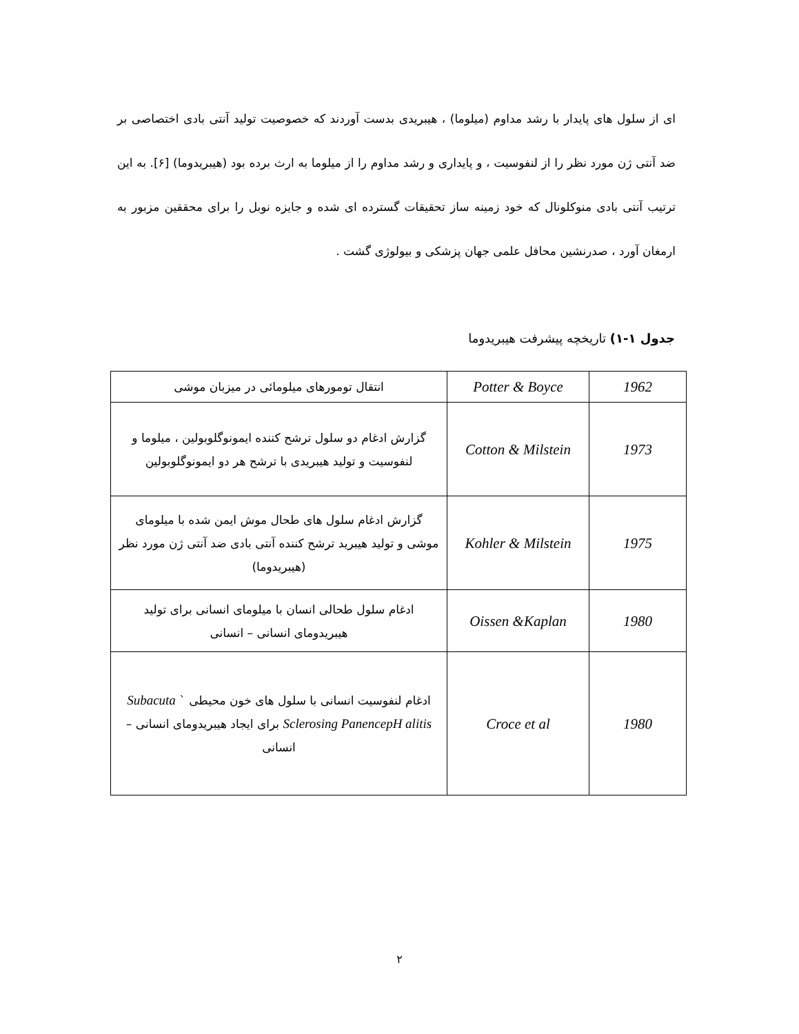ای از سلول های پایدار با رشد مداوم (میلوما) ، هیبریدی بدست آوردند که خصوصیت تولید آنتی بادی اختصاصی بر ضد آنتی ژن مورد نظر را از لنفوسیت ، و پایداری و رشد مداوم را از میلوما به ارث برده بود (هیبریدوما) [۶]. به این ترتیب آنتی بادی منوکلونال که خود زمینه ساز تحقیقات گسترده ای شده و جایزه نوبل را برای محققین مزبور به ارمغان آورد ، صدرنشین محافل علمی جهان پزشکی و بیولوژی گشت .
جدول ۱-۱) تاریخچه پیشرفت هیبریدوما
| 1962 | Potter & Boyce | انتقال تومورهای میلومائی در میزبان موشی |
| 1973 | Cotton & Milstein | گزارش ادغام دو سلول ترشح کننده ایمونوگلوبولین ، میلوما و لنفوسیت و تولید هیبریدی با ترشح هر دو ایمونوگلوبولین |
| 1975 | Kohler & Milstein | گزارش ادغام سلول های طحال موش ایمن شده با میلومای موشی و تولید هیبرید ترشح کننده آنتی بادی ضد آنتی ژن مورد نظر (هیبریدوما) |
| 1980 | Oissen &Kaplan | ادغام سلول طحالی انسان با میلومای انسانی برای تولید هیبریدومای انسانی – انسانی |
| 1980 | Croce et al | ادغام لنفوسیت انسانی با سلول های خون محیطی ` Subacuta Sclerosing PanencepH alitis برای ایجاد هیبریدومای انسانی – انسانی |
۲